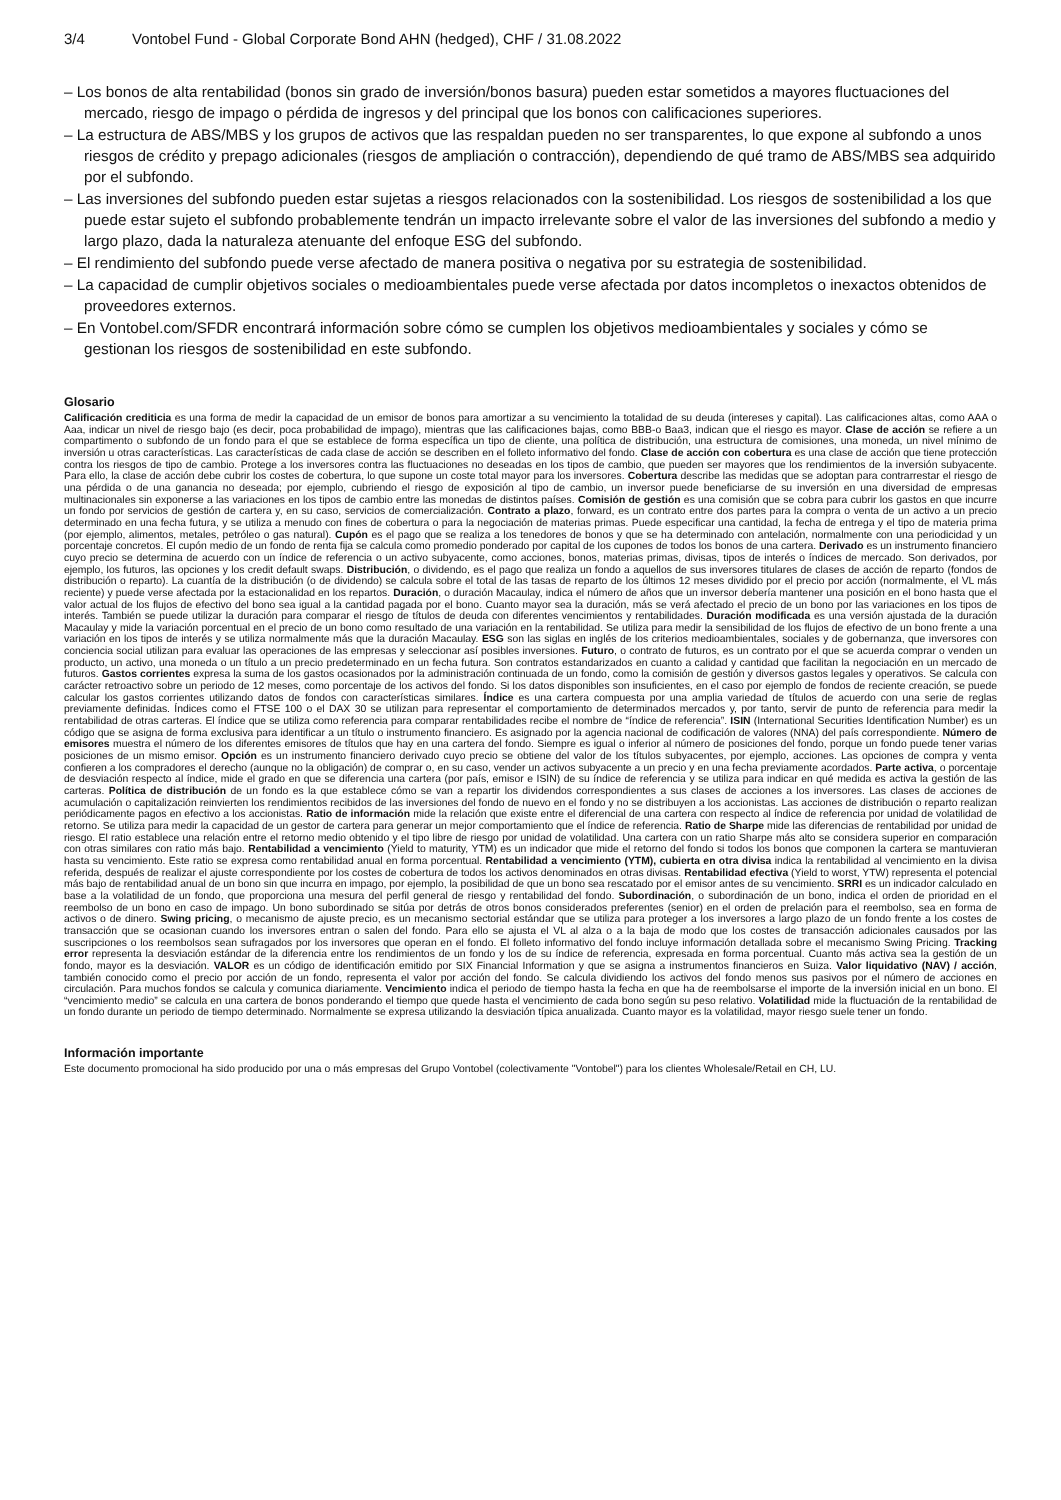3/4 Vontobel Fund - Global Corporate Bond AHN (hedged), CHF / 31.08.2022
– Los bonos de alta rentabilidad (bonos sin grado de inversión/bonos basura) pueden estar sometidos a mayores fluctuaciones del mercado, riesgo de impago o pérdida de ingresos y del principal que los bonos con calificaciones superiores.
– La estructura de ABS/MBS y los grupos de activos que las respaldan pueden no ser transparentes, lo que expone al subfondo a unos riesgos de crédito y prepago adicionales (riesgos de ampliación o contracción), dependiendo de qué tramo de ABS/MBS sea adquirido por el subfondo.
– Las inversiones del subfondo pueden estar sujetas a riesgos relacionados con la sostenibilidad. Los riesgos de sostenibilidad a los que puede estar sujeto el subfondo probablemente tendrán un impacto irrelevante sobre el valor de las inversiones del subfondo a medio y largo plazo, dada la naturaleza atenuante del enfoque ESG del subfondo.
– El rendimiento del subfondo puede verse afectado de manera positiva o negativa por su estrategia de sostenibilidad.
– La capacidad de cumplir objetivos sociales o medioambientales puede verse afectada por datos incompletos o inexactos obtenidos de proveedores externos.
– En Vontobel.com/SFDR encontrará información sobre cómo se cumplen los objetivos medioambientales y sociales y cómo se gestionan los riesgos de sostenibilidad en este subfondo.
Glosario
Calificación crediticia es una forma de medir la capacidad de un emisor de bonos para amortizar a su vencimiento la totalidad de su deuda (intereses y capital). Las calificaciones altas, como AAA o Aaa, indicar un nivel de riesgo bajo (es decir, poca probabilidad de impago), mientras que las calificaciones bajas, como BBB-o Baa3, indican que el riesgo es mayor. Clase de acción se refiere a un compartimento o subfondo de un fondo para el que se establece de forma específica un tipo de cliente, una política de distribución, una estructura de comisiones, una moneda, un nivel mínimo de inversión u otras características. Las características de cada clase de acción se describen en el folleto informativo del fondo. Clase de acción con cobertura es una clase de acción que tiene protección contra los riesgos de tipo de cambio. Protege a los inversores contra las fluctuaciones no deseadas en los tipos de cambio, que pueden ser mayores que los rendimientos de la inversión subyacente. Para ello, la clase de acción debe cubrir los costes de cobertura, lo que supone un coste total mayor para los inversores. Cobertura describe las medidas que se adoptan para contrarrestar el riesgo de una pérdida o de una ganancia no deseada; por ejemplo, cubriendo el riesgo de exposición al tipo de cambio, un inversor puede beneficiarse de su inversión en una diversidad de empresas multinacionales sin exponerse a las variaciones en los tipos de cambio entre las monedas de distintos países. Comisión de gestión es una comisión que se cobra para cubrir los gastos en que incurre un fondo por servicios de gestión de cartera y, en su caso, servicios de comercialización. Contrato a plazo, forward, es un contrato entre dos partes para la compra o venta de un activo a un precio determinado en una fecha futura, y se utiliza a menudo con fines de cobertura o para la negociación de materias primas. Puede especificar una cantidad, la fecha de entrega y el tipo de materia prima (por ejemplo, alimentos, metales, petróleo o gas natural). Cupón es el pago que se realiza a los tenedores de bonos y que se ha determinado con antelación, normalmente con una periodicidad y un porcentaje concretos. El cupón medio de un fondo de renta fija se calcula como promedio ponderado por capital de los cupones de todos los bonos de una cartera. Derivado es un instrumento financiero cuyo precio se determina de acuerdo con un índice de referencia o un activo subyacente, como acciones, bonos, materias primas, divisas, tipos de interés o índices de mercado. Son derivados, por ejemplo, los futuros, las opciones y los credit default swaps. Distribución, o dividendo, es el pago que realiza un fondo a aquellos de sus inversores titulares de clases de acción de reparto (fondos de distribución o reparto). La cuantía de la distribución (o de dividendo) se calcula sobre el total de las tasas de reparto de los últimos 12 meses dividido por el precio por acción (normalmente, el VL más reciente) y puede verse afectada por la estacionalidad en los repartos. Duración, o duración Macaulay, indica el número de años que un inversor debería mantener una posición en el bono hasta que el valor actual de los flujos de efectivo del bono sea igual a la cantidad pagada por el bono. Cuanto mayor sea la duración, más se verá afectado el precio de un bono por las variaciones en los tipos de interés. También se puede utilizar la duración para comparar el riesgo de títulos de deuda con diferentes vencimientos y rentabilidades. Duración modificada es una versión ajustada de la duración Macaulay y mide la variación porcentual en el precio de un bono como resultado de una variación en la rentabilidad. Se utiliza para medir la sensibilidad de los flujos de efectivo de un bono frente a una variación en los tipos de interés y se utiliza normalmente más que la duración Macaulay. ESG son las siglas en inglés de los criterios medioambientales, sociales y de gobernanza, que inversores con conciencia social utilizan para evaluar las operaciones de las empresas y seleccionar así posibles inversiones. Futuro, o contrato de futuros, es un contrato por el que se acuerda comprar o venden un producto, un activo, una moneda o un título a un precio predeterminado en un fecha futura. Son contratos estandarizados en cuanto a calidad y cantidad que facilitan la negociación en un mercado de futuros. Gastos corrientes expresa la suma de los gastos ocasionados por la administración continuada de un fondo, como la comisión de gestión y diversos gastos legales y operativos. Se calcula con carácter retroactivo sobre un periodo de 12 meses, como porcentaje de los activos del fondo. Si los datos disponibles son insuficientes, en el caso por ejemplo de fondos de reciente creación, se puede calcular los gastos corrientes utilizando datos de fondos con características similares. Índice es una cartera compuesta por una amplia variedad de títulos de acuerdo con una serie de reglas previamente definidas. Índices como el FTSE 100 o el DAX 30 se utilizan para representar el comportamiento de determinados mercados y, por tanto, servir de punto de referencia para medir la rentabilidad de otras carteras. El índice que se utiliza como referencia para comparar rentabilidades recibe el nombre de “índice de referencia”. ISIN (International Securities Identification Number) es un código que se asigna de forma exclusiva para identificar a un título o instrumento financiero. Es asignado por la agencia nacional de codificación de valores (NNA) del país correspondiente. Número de emisores muestra el número de los diferentes emisores de títulos que hay en una cartera del fondo. Siempre es igual o inferior al número de posiciones del fondo, porque un fondo puede tener varias posiciones de un mismo emisor. Opción es un instrumento financiero derivado cuyo precio se obtiene del valor de los títulos subyacentes, por ejemplo, acciones. Las opciones de compra y venta confieren a los compradores el derecho (aunque no la obligación) de comprar o, en su caso, vender un activos subyacente a un precio y en una fecha previamente acordados. Parte activa, o porcentaje de desviación respecto al índice, mide el grado en que se diferencia una cartera (por país, emisor e ISIN) de su índice de referencia y se utiliza para indicar en qué medida es activa la gestión de las carteras. Política de distribución de un fondo es la que establece cómo se van a repartir los dividendos correspondientes a sus clases de acciones a los inversores. Las clases de acciones de acumulación o capitalización reinvierten los rendimientos recibidos de las inversiones del fondo de nuevo en el fondo y no se distribuyen a los accionistas. Las acciones de distribución o reparto realizan periódicamente pagos en efectivo a los accionistas. Ratio de información mide la relación que existe entre el diferencial de una cartera con respecto al índice de referencia por unidad de volatilidad de retorno. Se utiliza para medir la capacidad de un gestor de cartera para generar un mejor comportamiento que el índice de referencia. Ratio de Sharpe mide las diferencias de rentabilidad por unidad de riesgo. El ratio establece una relación entre el retorno medio obtenido y el tipo libre de riesgo por unidad de volatilidad. Una cartera con un ratio Sharpe más alto se considera superior en comparación con otras similares con ratio más bajo. Rentabilidad a vencimiento (Yield to maturity, YTM) es un indicador que mide el retorno del fondo si todos los bonos que componen la cartera se mantuvieran hasta su vencimiento. Este ratio se expresa como rentabilidad anual en forma porcentual. Rentabilidad a vencimiento (YTM), cubierta en otra divisa indica la rentabilidad al vencimiento en la divisa referida, después de realizar el ajuste correspondiente por los costes de cobertura de todos los activos denominados en otras divisas. Rentabilidad efectiva (Yield to worst, YTW) representa el potencial más bajo de rentabilidad anual de un bono sin que incurra en impago, por ejemplo, la posibilidad de que un bono sea rescatado por el emisor antes de su vencimiento. SRRI es un indicador calculado en base a la volatilidad de un fondo, que proporciona una mesura del perfil general de riesgo y rentabilidad del fondo. Subordinación, o subordinación de un bono, indica el orden de prioridad en el reembolso de un bono en caso de impago. Un bono subordinado se sitúa por detrás de otros bonos considerados preferentes (senior) en el orden de prelación para el reembolso, sea en forma de activos o de dinero. Swing pricing, o mecanismo de ajuste precio, es un mecanismo sectorial estándar que se utiliza para proteger a los inversores a largo plazo de un fondo frente a los costes de transacción que se ocasionan cuando los inversores entran o salen del fondo. Para ello se ajusta el VL al alza o a la baja de modo que los costes de transacción adicionales causados por las suscripciones o los reembolsos sean sufragados por los inversores que operan en el fondo. El folleto informativo del fondo incluye información detallada sobre el mecanismo Swing Pricing. Tracking error representa la desviación estándar de la diferencia entre los rendimientos de un fondo y los de su índice de referencia, expresada en forma porcentual. Cuanto más activa sea la gestión de un fondo, mayor es la desviación. VALOR es un código de identificación emitido por SIX Financial Information y que se asigna a instrumentos financieros en Suiza. Valor liquidativo (NAV) / acción, también conocido como el precio por acción de un fondo, representa el valor por acción del fondo. Se calcula dividiendo los activos del fondo menos sus pasivos por el número de acciones en circulación. Para muchos fondos se calcula y comunica diariamente. Vencimiento indica el periodo de tiempo hasta la fecha en que ha de reembolsarse el importe de la inversión inicial en un bono. El “vencimiento medio” se calcula en una cartera de bonos ponderando el tiempo que quede hasta el vencimiento de cada bono según su peso relativo. Volatilidad mide la fluctuación de la rentabilidad de un fondo durante un periodo de tiempo determinado. Normalmente se expresa utilizando la desviación típica anualizada. Cuanto mayor es la volatilidad, mayor riesgo suele tener un fondo.
Información importante
Este documento promocional ha sido producido por una o más empresas del Grupo Vontobel (colectivamente "Vontobel") para los clientes Wholesale/Retail en CH, LU.